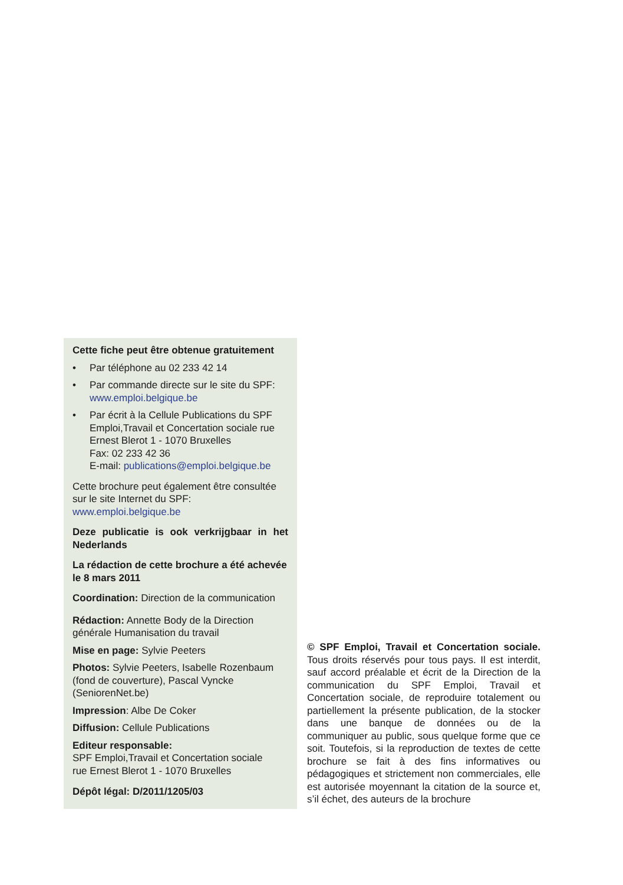Cette fiche peut être obtenue gratuitement
• Par téléphone au 02 233 42 14
• Par commande directe sur le site du SPF:
www.emploi.belgique.be
• Par écrit à la Cellule Publications du SPF Emploi,Travail et Concertation sociale rue Ernest Blerot 1 - 1070 Bruxelles
Fax: 02 233 42 36
E-mail: publications@emploi.belgique.be
Cette brochure peut également être consultée sur le site Internet du SPF:
www.emploi.belgique.be
Deze publicatie is ook verkrijgbaar in het Nederlands
La rédaction de cette brochure a été achevée le 8 mars 2011
Coordination: Direction de la communication
Rédaction: Annette Body de la Direction générale Humanisation du travail
Mise en page: Sylvie Peeters
Photos: Sylvie Peeters, Isabelle Rozenbaum (fond de couverture), Pascal Vyncke (SeniorenNet.be)
Impression: Albe De Coker
Diffusion: Cellule Publications
Editeur responsable:
SPF Emploi,Travail et Concertation sociale
rue Ernest Blerot 1 - 1070 Bruxelles
Dépôt légal: D/2011/1205/03
© SPF Emploi, Travail et Concertation sociale. Tous droits réservés pour tous pays. Il est interdit, sauf accord préalable et écrit de la Direction de la communication du SPF Emploi, Travail et Concertation sociale, de reproduire totalement ou partiellement la présente publication, de la stocker dans une banque de données ou de la communiquer au public, sous quelque forme que ce soit. Toutefois, si la reproduction de textes de cette brochure se fait à des fins informatives ou pédagogiques et strictement non commerciales, elle est autorisée moyennant la citation de la source et, s’il échet, des auteurs de la brochure